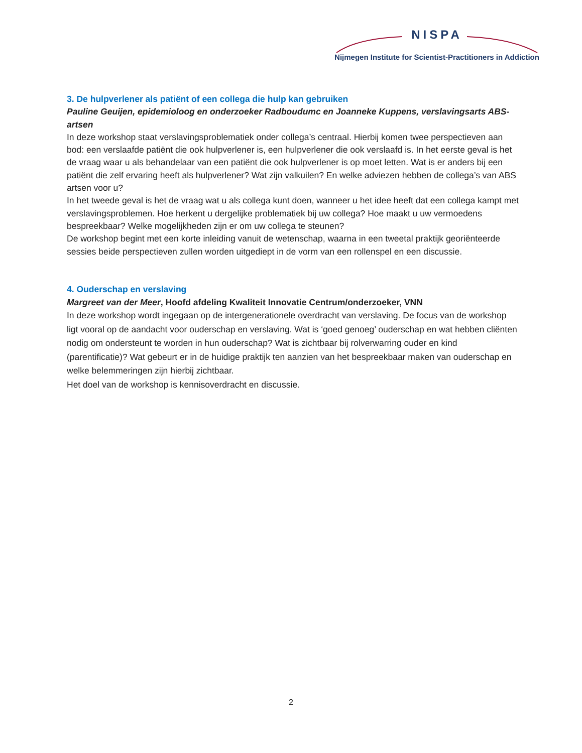NISPA
Nijmegen Institute for Scientist-Practitioners in Addiction
3. De hulpverlener als patiënt of een collega die hulp kan gebruiken
Pauline Geuijen, epidemioloog en onderzoeker Radboudumc en Joanneke Kuppens, verslavingsarts ABS-artsen
In deze workshop staat verslavingsproblematiek onder collega’s centraal. Hierbij komen twee perspectieven aan bod: een verslaafde patiënt die ook hulpverlener is, een hulpverlener die ook verslaafd is. In het eerste geval is het de vraag waar u als behandelaar van een patiënt die ook hulpverlener is op moet letten. Wat is er anders bij een patiënt die zelf ervaring heeft als hulpverlener? Wat zijn valkuilen? En welke adviezen hebben de collega’s van ABS artsen voor u?
In het tweede geval is het de vraag wat u als collega kunt doen, wanneer u het idee heeft dat een collega kampt met verslavingsproblemen. Hoe herkent u dergelijke problematiek bij uw collega? Hoe maakt u uw vermoedens bespreekbaar? Welke mogelijkheden zijn er om uw collega te steunen?
De workshop begint met een korte inleiding vanuit de wetenschap, waarna in een tweetal praktijk georiënteerde sessies beide perspectieven zullen worden uitgediept in de vorm van een rollenspel en een discussie.
4. Ouderschap en verslaving
Margreet van der Meer, Hoofd afdeling Kwaliteit Innovatie Centrum/onderzoeker, VNN
In deze workshop wordt ingegaan op de intergenerationele overdracht van verslaving. De focus van de workshop ligt vooral op de aandacht voor ouderschap en verslaving. Wat is ‘goed genoeg’ ouderschap en wat hebben cliënten nodig om ondersteunt te worden in hun ouderschap? Wat is zichtbaar bij rolverwarring ouder en kind (parentificatie)? Wat gebeurt er in de huidige praktijk ten aanzien van het bespreekbaar maken van ouderschap en welke belemmeringen zijn hierbij zichtbaar.
Het doel van de workshop is kennisoverdracht en discussie.
2